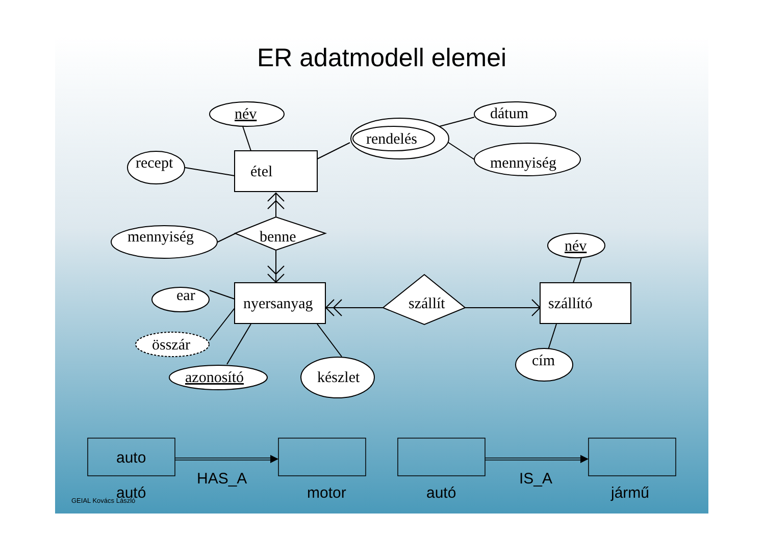ER adatmodell elemei
név
recept
étel
rendelés
dátum
mennyiség
mennyiség
benne
név
ear
nyersanyag
szállít
szállító
összár
azonosító
készlet
cím
auto
autó
HAS_A
motor autó
IS_A
jármű
GEIAL Kovács László